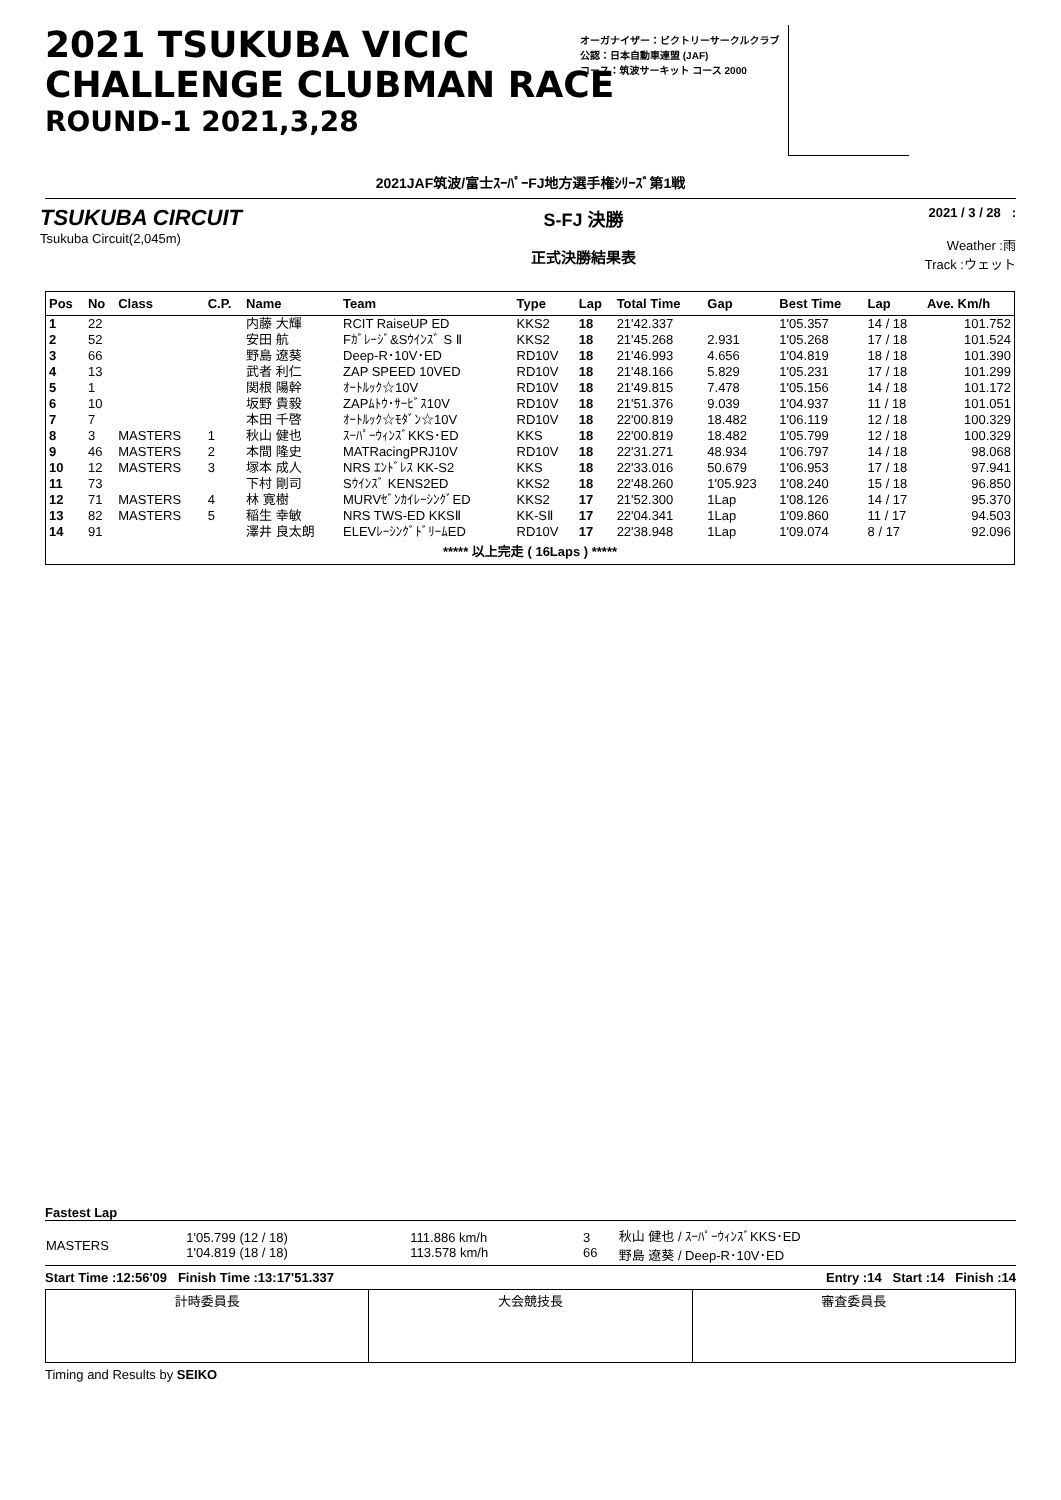2021 TSUKUBA VICIC
CHALLENGE CLUBMAN RACE
ROUND-1 2021,3,28
オーガナイザー：ビクトリーサークルクラブ
公認：日本自動車連盟 (JAF)
コース：筑波サーキット コース 2000
2021JAF筑波/富士ｽｰﾊﾟｰFJ地方選手権ｼﾘｰｽﾞ第1戦
TSUKUBA CIRCUIT
Tsukuba Circuit(2,045m)
S-FJ 決勝
正式決勝結果表
2021 / 3 / 28 :
Weather :雨
Track :ウェット
| Pos | No | Class | C.P. | Name | Team | Type | Lap | Total Time | Gap | Best Time | Lap | Ave. Km/h |
| --- | --- | --- | --- | --- | --- | --- | --- | --- | --- | --- | --- | --- |
| 1 | 22 | | | 内藤 大輝 | RCIT RaiseUP ED | KKS2 | 18 | 21'42.337 | | 1'05.357 | 14 / 18 | 101.752 |
| 2 | 52 | | | 安田 航 | Fｶﾞﾚｰｼﾞ&Sｳｲﾝｽﾞ S Ⅱ | KKS2 | 18 | 21'45.268 | 2.931 | 1'05.268 | 17 / 18 | 101.524 |
| 3 | 66 | | | 野島 遼葵 | Deep-R･10V･ED | RD10V | 18 | 21'46.993 | 4.656 | 1'04.819 | 18 / 18 | 101.390 |
| 4 | 13 | | | 武者 利仁 | ZAP SPEED 10VED | RD10V | 18 | 21'48.166 | 5.829 | 1'05.231 | 17 / 18 | 101.299 |
| 5 | 1 | | | 関根 陽幹 | ｵｰﾄﾙｯｸ☆10V | RD10V | 18 | 21'49.815 | 7.478 | 1'05.156 | 14 / 18 | 101.172 |
| 6 | 10 | | | 坂野 貴毅 | ZAPﾑﾄｳ･ｻｰﾋﾞｽ10V | RD10V | 18 | 21'51.376 | 9.039 | 1'04.937 | 11 / 18 | 101.051 |
| 7 | 7 | | | 本田 千啓 | ｵｰﾄﾙｯｸ☆ﾓﾀﾞﾝ☆10V | RD10V | 18 | 22'00.819 | 18.482 | 1'06.119 | 12 / 18 | 100.329 |
| 8 | 3 | MASTERS | 1 | 秋山 健也 | ｽｰﾊﾟｰｳｨﾝｽﾞKKS･ED | KKS | 18 | 22'00.819 | 18.482 | 1'05.799 | 12 / 18 | 100.329 |
| 9 | 46 | MASTERS | 2 | 本間 隆史 | MATRacingPRJ10V | RD10V | 18 | 22'31.271 | 48.934 | 1'06.797 | 14 / 18 | 98.068 |
| 10 | 12 | MASTERS | 3 | 塚本 成人 | NRS ｴﾝﾄﾞﾚｽ KK-S2 | KKS | 18 | 22'33.016 | 50.679 | 1'06.953 | 17 / 18 | 97.941 |
| 11 | 73 | | | 下村 剛司 | Sｳｲﾝｽﾞ KENS2ED | KKS2 | 18 | 22'48.260 | 1'05.923 | 1'08.240 | 15 / 18 | 96.850 |
| 12 | 71 | MASTERS | 4 | 林 寛樹 | MURVｾﾞﾝｶｲﾚｰｼﾝｸﾞED | KKS2 | 17 | 21'52.300 | 1Lap | 1'08.126 | 14 / 17 | 95.370 |
| 13 | 82 | MASTERS | 5 | 稲生 幸敏 | NRS TWS-ED KKSⅡ | KK-SⅡ | 17 | 22'04.341 | 1Lap | 1'09.860 | 11 / 17 | 94.503 |
| 14 | 91 | | | 澤井 良太朗 | ELEVﾚｰｼﾝｸﾞﾄﾞﾘｰﾑED | RD10V | 17 | 22'38.948 | 1Lap | 1'09.074 | 8 / 17 | 92.096 |
| ***** 以上完走 ( 16Laps ) ***** | | | | | | | | | | | | |
Fastest Lap
| MASTERS | 1'05.799 (12 / 18) 1'04.819 (18 / 18) | 111.886 km/h 113.578 km/h | 3 66 | 秋山 健也 / ｽｰﾊﾟｰｳｨﾝｽﾞKKS･ED 野島 遼葵 / Deep-R･10V･ED |
Start Time :12:56'09 Finish Time :13:17'51.337 Entry :14 Start :14 Finish :14
| 計時委員長 | 大会競技長 | 審査委員長 |
Timing and Results by SEIKO